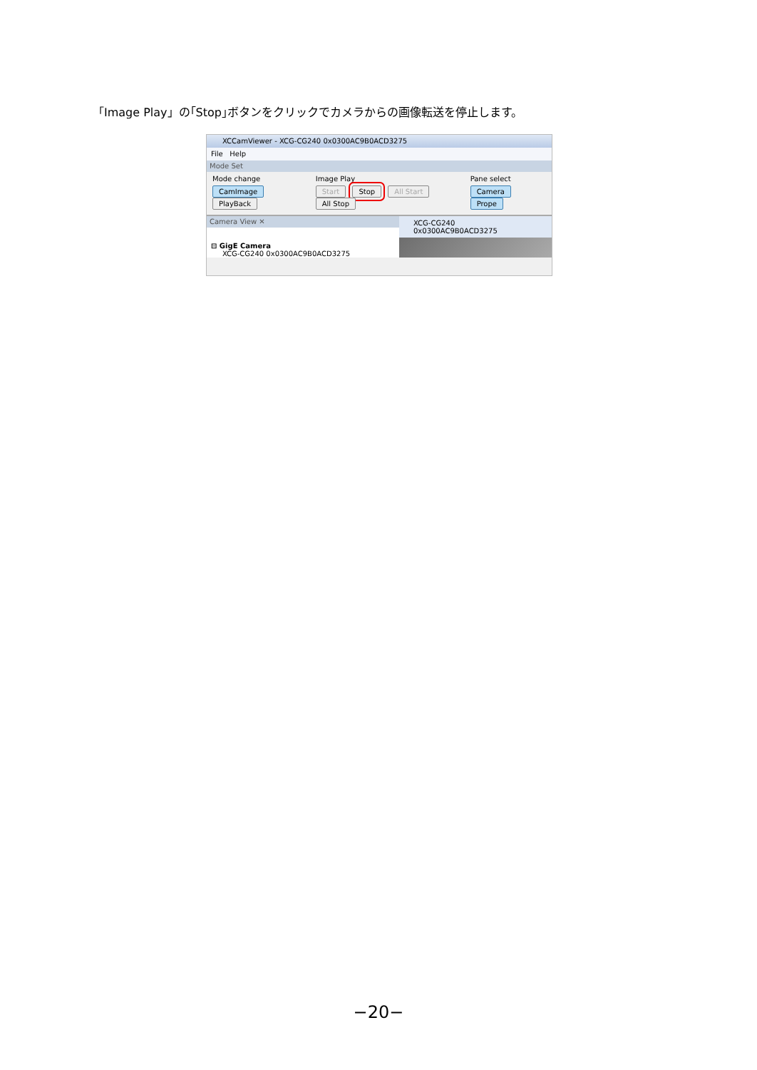「Image Play」の｢Stop｣ボタンをクリックでカメラからの画像転送を停止します。
XCCamViewer - XCG-CG240 0x0300AC9B0ACD3275
File Help
Mode Set
Mode change
CamImage PlayBack
Image Play
Start Stop All Start All Stop
Pane select
Camera Prope
Camera View ✕
⊟ GigE Camera
XCG-CG240 0x0300AC9B0ACD3275
XCG-CG240 0x0300AC9B0ACD3275
−20−